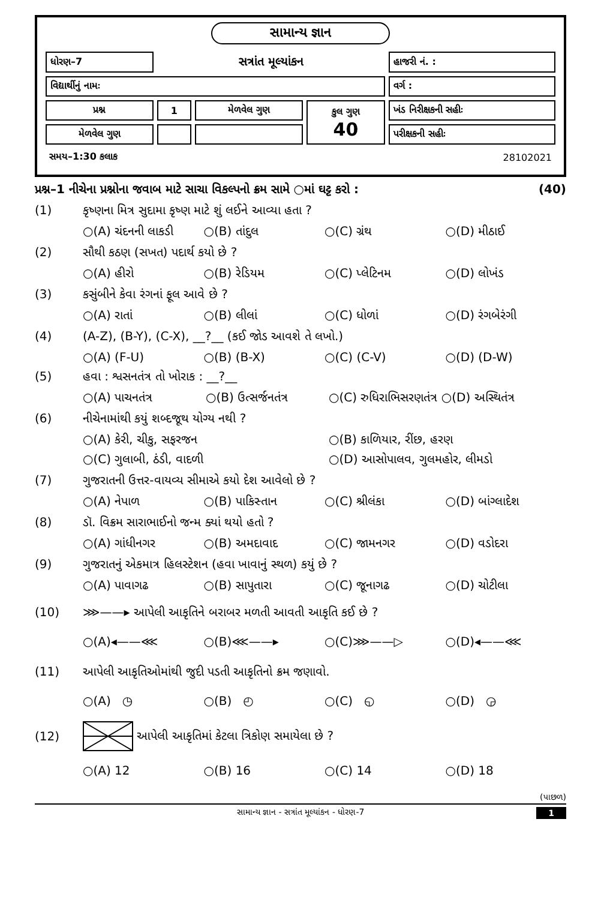સામાન્ય જ્ઞાન
| ધોરણ–7 | સત્રાંત મૂલ્યાંકન | | | હાજરી નં. : |
| વિદ્યાર્થીનું નામઃ | | | | વર્ગ : |
| પ્રશ્ન | 1 | મેળવેલ ગુણ | કુલ ગુણ 40 | ખંડ નિરીક્ષકની સહીઃ |
| મેળવેલ ગુણ | | | | પરીક્ષકની સહીઃ |
| સમય–1:30 કલાક | | | | 28102021 |
પ્રશ્ન–1 નીચેના પ્રશ્નોના જવાબ માટે સાચા વિકલ્પનો ક્રમ સામે ○માં ઘટ્ટ કરો : (40)
(1) કૃષ્ણના મિત્ર સુદામા કૃષ્ણ માટે શું લઈને આવ્યા હતા ?
○(A) ચંદનની લાકડી ○(B) તાંદુલ ○(C) ગ્રંથ ○(D) મીઠાઈ
(2) સૌથી કઠણ (સખત) પદાર્થ કયો છે ?
○(A) હીરો ○(B) રેડિયમ ○(C) પ્લેટિનમ ○(D) લોખંડ
(3) કસુંબીને કેવા રંગનાં ફૂલ આવે છે ?
○(A) રાતાં ○(B) લીલાં ○(C) ધોળાં ○(D) રંગબેરંગી
(4) (A-Z), (B-Y), (C-X), __?__ (કઈ જોડ આવશે તે લખો.)
○(A) (F-U) ○(B) (B-X) ○(C) (C-V) ○(D) (D-W)
(5) હવા : શ્વસનતંત્ર તો ખોરાક : __?__
○(A) પાચનતંત્ર ○(B) ઉત્સર્જનતંત્ર ○(C) રુધિરાભિસરણતંત્ર ○(D) અસ્થિતંત્ર
(6) નીચેનામાંથી કયું શબ્દજૂથ યોગ્ય નથી ?
○(A) કેરી, ચીકુ, સફરજન ○(B) કાળિયાર, રીંછ, હરણ
○(C) ગુલાબી, ઠંડી, વાદળી ○(D) આસોપાલવ, ગુલમહોર, લીમડો
(7) ગુજરાતની ઉત્તર-વાયવ્ય સીમાએ કયો દેશ આવેલો છે ?
○(A) નેપાળ ○(B) પાકિસ્તાન ○(C) શ્રીલંકા ○(D) બાંગ્લાદેશ
(8) ડૉ. વિક્રમ સારાભાઈનો જન્મ ક્યાં થયો હતો ?
○(A) ગાંધીનગર ○(B) અમદાવાદ ○(C) જામનગર ○(D) વડોદરા
(9) ગુજરાતનું એકમાત્ર હિલસ્ટેશન (હવા ખાવાનું સ્થળ) કયું છે ?
○(A) પાવાગઢ ○(B) સાપુતારા ○(C) જૂનાગઢ ○(D) ચોટીલા
(10) ⋙——▸ આપેલી આકૃતિને બરાબર મળતી આવતી આકૃતિ કઈ છે ?
○(A)◂——⋘ ○(B)⋘——▸ ○(C)⋙——▷ ○(D)◂——⋘
(11) આપેલી આકૃતિઓમાંથી જુદી પડતી આકૃતિનો ક્રમ જણાવો.
○(A) ◷ ○(B) ◴ ○(C) ◵ ○(D) ◶
(12) આપેલી આકૃતિમાં કેટલા ત્રિકોણ સમાયેલા છે ?
○(A) 12 ○(B) 16 ○(C) 14 ○(D) 18
(પાછળ)
સામાન્ય જ્ઞાન - સત્રાંત મૂલ્યાંકન - ધોરણ-7 1